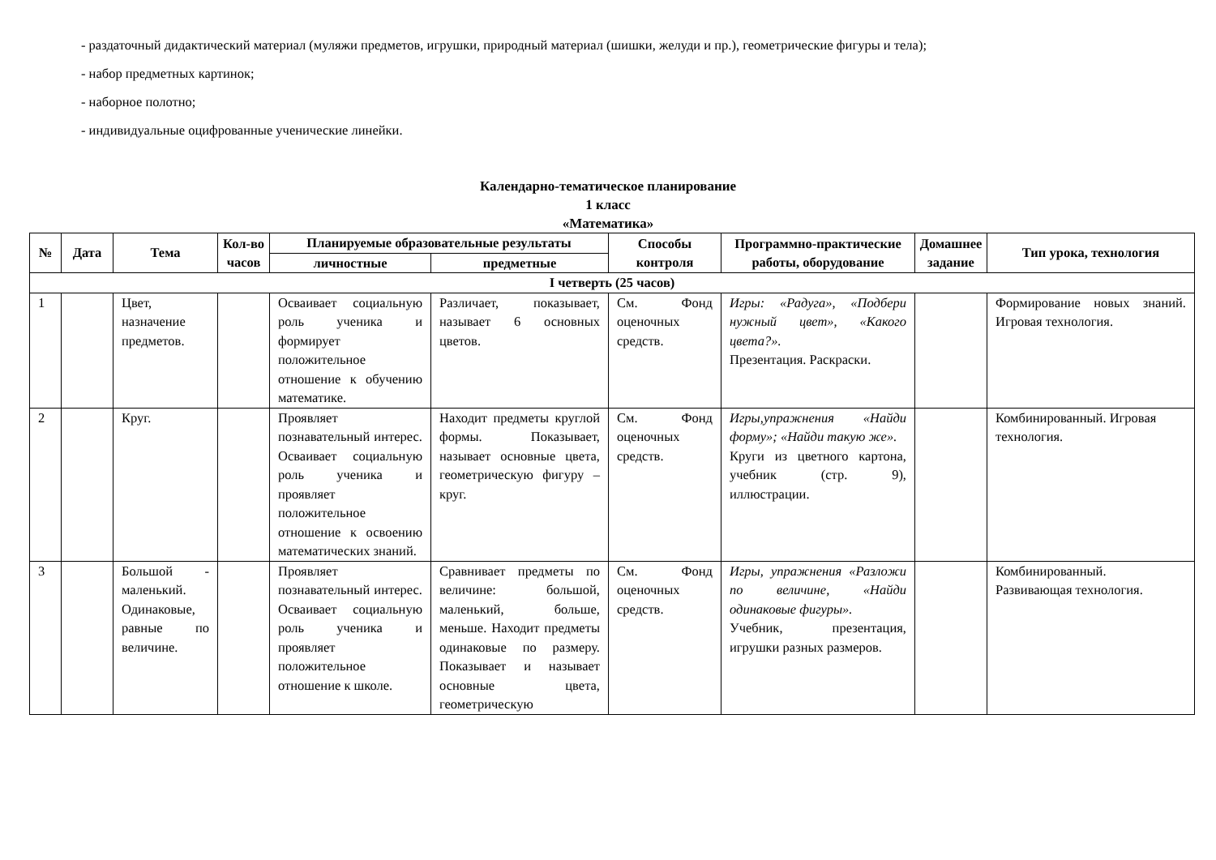- раздаточный дидактический материал (муляжи предметов, игрушки, природный материал (шишки, желуди и пр.), геометрические фигуры и тела);
- набор предметных картинок;
- наборное полотно;
- индивидуальные оцифрованные ученические линейки.
Календарно-тематическое планирование
1 класс
«Математика»
| № | Дата | Тема | Кол-во часов | Планируемые образовательные результаты | | Способы контроля | Программно-практические работы, оборудование | Домашнее задание | Тип урока, технология |
| --- | --- | --- | --- | --- | --- | --- | --- | --- | --- |
| | | | | личностные | предметные | | | | |
| I четверть (25 часов) | | | | | | | | | |
| 1 | | Цвет, назначение предметов. | | Осваивает социальную роль ученика и формирует положительное отношение к обучению математике. | Различает, показывает, называет 6 основных цветов. | См. Фонд оценочных средств. | Игры: «Радуга», «Подбери нужный цвет», «Какого цвета?». Презентация. Раскраски. | | Формирование новых знаний. Игровая технология. |
| 2 | | Круг. | | Проявляет познавательный интерес. Осваивает социальную роль ученика и проявляет положительное отношение к освоению математических знаний. | Находит предметы круглой формы. Показывает, называет основные цвета, геометрическую фигуру – круг. | См. Фонд оценочных средств. | Игры,упражнения «Найди форму»; «Найди такую же». Круги из цветного картона, учебник (стр. 9), иллюстрации. | | Комбинированный. Игровая технология. |
| 3 | | Большой - маленький. Одинаковые, равные по величине. | | Проявляет познавательный интерес. Осваивает социальную роль ученика и проявляет положительное отношение к школе. | Сравнивает предметы по величине: большой, маленький, больше, меньше. Находит предметы одинаковые по размеру. Показывает и называет основные цвета, геометрическую | См. Фонд оценочных средств. | Игры, упражнения «Разложи по величине, «Найди одинаковые фигуры». Учебник, презентация, игрушки разных размеров. | | Комбинированный. Развивающая технология. |